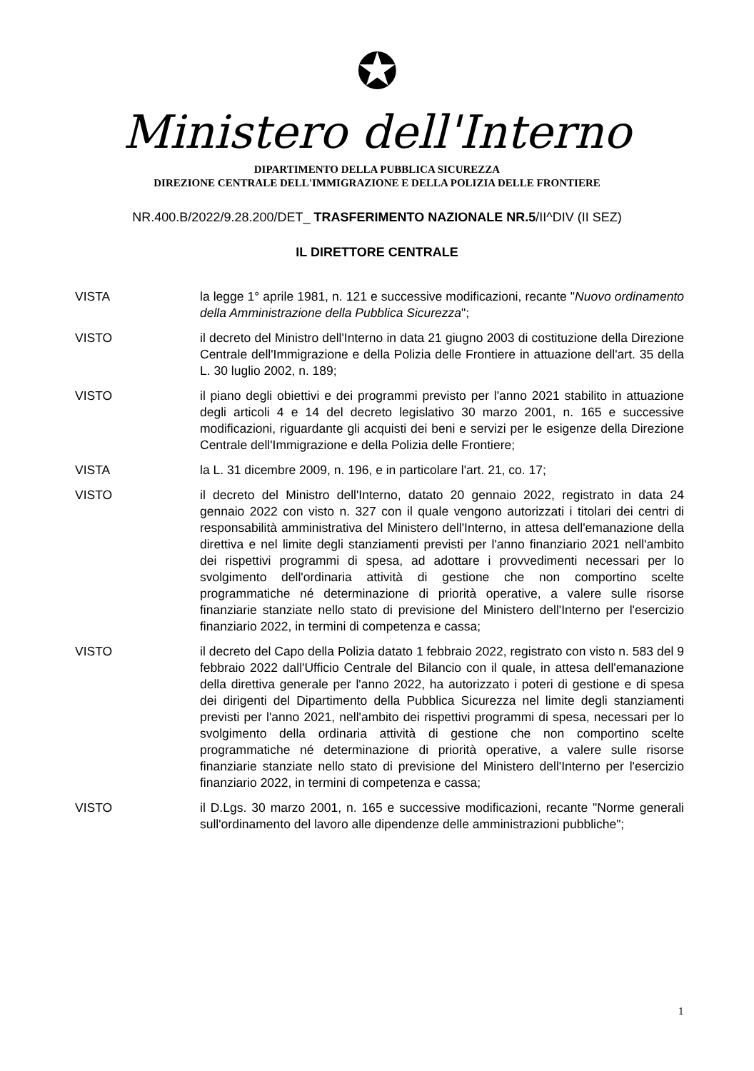✪
Ministero dell'Interno
DIPARTIMENTO DELLA PUBBLICA SICUREZZA
DIREZIONE CENTRALE DELL'IMMIGRAZIONE E DELLA POLIZIA DELLE FRONTIERE
NR.400.B/2022/9.28.200/DET_ TRASFERIMENTO NAZIONALE NR.5/II^DIV (II SEZ)
IL DIRETTORE CENTRALE
VISTA la legge 1° aprile 1981, n. 121 e successive modificazioni, recante "Nuovo ordinamento della Amministrazione della Pubblica Sicurezza";
VISTO il decreto del Ministro dell'Interno in data 21 giugno 2003 di costituzione della Direzione Centrale dell'Immigrazione e della Polizia delle Frontiere in attuazione dell'art. 35 della L. 30 luglio 2002, n. 189;
VISTO il piano degli obiettivi e dei programmi previsto per l'anno 2021 stabilito in attuazione degli articoli 4 e 14 del decreto legislativo 30 marzo 2001, n. 165 e successive modificazioni, riguardante gli acquisti dei beni e servizi per le esigenze della Direzione Centrale dell'Immigrazione e della Polizia delle Frontiere;
VISTA la L. 31 dicembre 2009, n. 196, e in particolare l'art. 21, co. 17;
VISTO il decreto del Ministro dell'Interno, datato 20 gennaio 2022, registrato in data 24 gennaio 2022 con visto n. 327 con il quale vengono autorizzati i titolari dei centri di responsabilità amministrativa del Ministero dell'Interno, in attesa dell'emanazione della direttiva e nel limite degli stanziamenti previsti per l'anno finanziario 2021 nell'ambito dei rispettivi programmi di spesa, ad adottare i provvedimenti necessari per lo svolgimento dell'ordinaria attività di gestione che non comportino scelte programmatiche né determinazione di priorità operative, a valere sulle risorse finanziarie stanziate nello stato di previsione del Ministero dell'Interno per l'esercizio finanziario 2022, in termini di competenza e cassa;
VISTO il decreto del Capo della Polizia datato 1 febbraio 2022, registrato con visto n. 583 del 9 febbraio 2022 dall'Ufficio Centrale del Bilancio con il quale, in attesa dell'emanazione della direttiva generale per l'anno 2022, ha autorizzato i poteri di gestione e di spesa dei dirigenti del Dipartimento della Pubblica Sicurezza nel limite degli stanziamenti previsti per l'anno 2021, nell'ambito dei rispettivi programmi di spesa, necessari per lo svolgimento della ordinaria attività di gestione che non comportino scelte programmatiche né determinazione di priorità operative, a valere sulle risorse finanziarie stanziate nello stato di previsione del Ministero dell'Interno per l'esercizio finanziario 2022, in termini di competenza e cassa;
VISTO il D.Lgs. 30 marzo 2001, n. 165 e successive modificazioni, recante "Norme generali sull'ordinamento del lavoro alle dipendenze delle amministrazioni pubbliche";
1